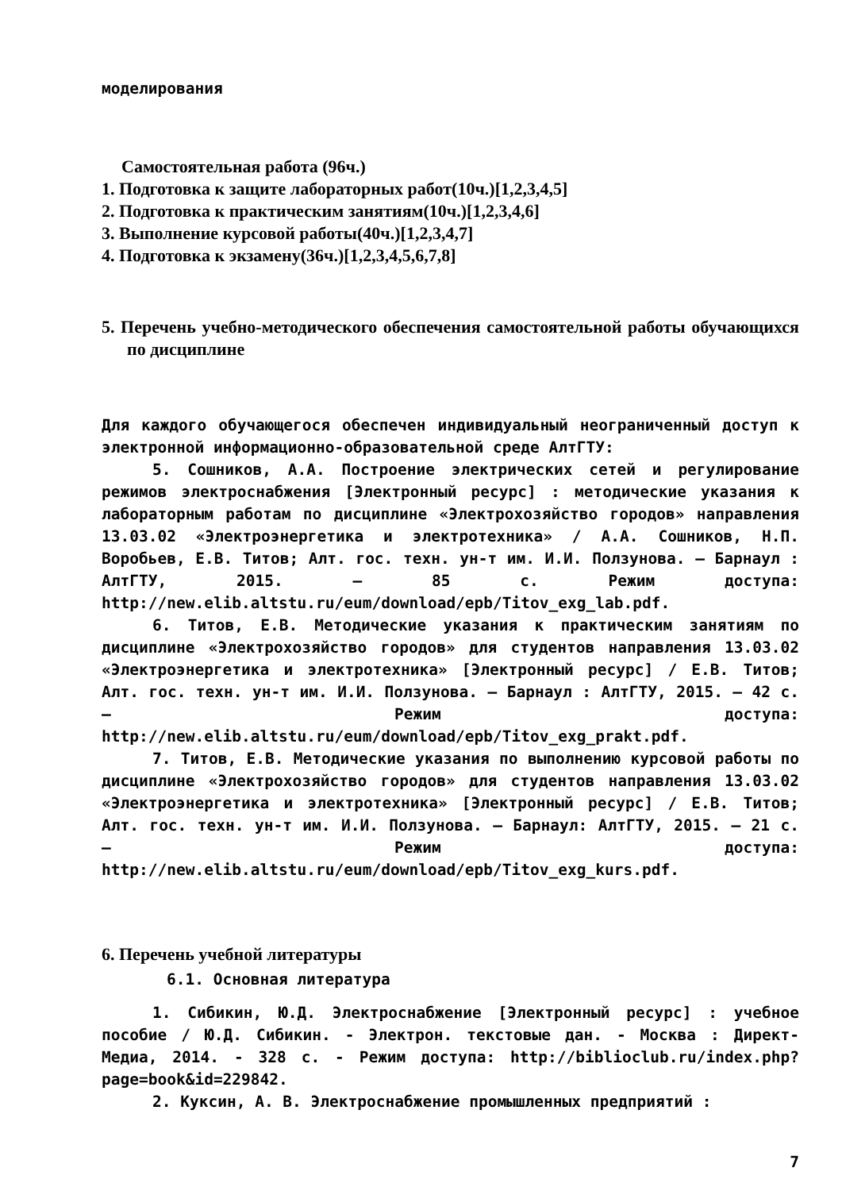моделирования
Самостоятельная работа (96ч.)
1. Подготовка к защите лабораторных работ(10ч.)[1,2,3,4,5]
2. Подготовка к практическим занятиям(10ч.)[1,2,3,4,6]
3. Выполнение курсовой работы(40ч.)[1,2,3,4,7]
4. Подготовка к экзамену(36ч.)[1,2,3,4,5,6,7,8]
5. Перечень учебно-методического обеспечения самостоятельной работы обучающихся по дисциплине
Для каждого обучающегося обеспечен индивидуальный неограниченный доступ к электронной информационно-образовательной среде АлтГТУ:
5. Сошников, А.А. Построение электрических сетей и регулирование режимов электроснабжения [Электронный ресурс] : методические указания к лабораторным работам по дисциплине «Электрохозяйство городов» направления 13.03.02 «Электроэнергетика и электротехника» / А.А. Сошников, Н.П. Воробьев, Е.В. Титов; Алт. гос. техн. ун-т им. И.И. Ползунова. – Барнаул : АлтГТУ, 2015. – 85 с. Режим доступа: http://new.elib.altstu.ru/eum/download/epb/Titov_exg_lab.pdf.
6. Титов, Е.В. Методические указания к практическим занятиям по дисциплине «Электрохозяйство городов» для студентов направления 13.03.02 «Электроэнергетика и электротехника» [Электронный ресурс] / Е.В. Титов; Алт. гос. техн. ун-т им. И.И. Ползунова. – Барнаул : АлтГТУ, 2015. – 42 с. – Режим доступа: http://new.elib.altstu.ru/eum/download/epb/Titov_exg_prakt.pdf.
7. Титов, Е.В. Методические указания по выполнению курсовой работы по дисциплине «Электрохозяйство городов» для студентов направления 13.03.02 «Электроэнергетика и электротехника» [Электронный ресурс] / Е.В. Титов; Алт. гос. техн. ун-т им. И.И. Ползунова. – Барнаул: АлтГТУ, 2015. – 21 с. – Режим доступа: http://new.elib.altstu.ru/eum/download/epb/Titov_exg_kurs.pdf.
6. Перечень учебной литературы
6.1. Основная литература
1. Сибикин, Ю.Д. Электроснабжение [Электронный ресурс] : учебное пособие / Ю.Д. Сибикин. - Электрон. текстовые дан. - Москва : Директ-Медиа, 2014. - 328 с. - Режим доступа: http://biblioclub.ru/index.php?page=book&id=229842.
2. Куксин, А. В. Электроснабжение промышленных предприятий :
7